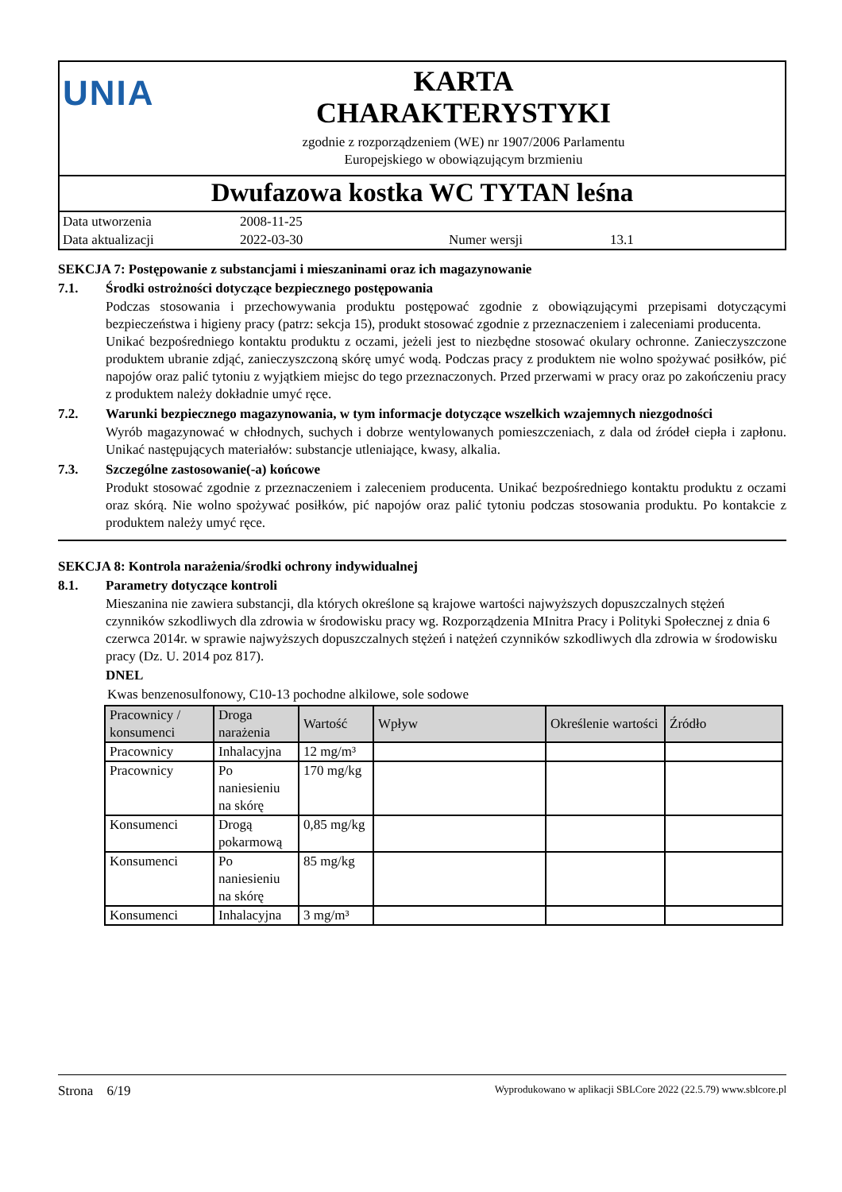UNIA
KARTA
CHARAKTERYSTYKI
zgodnie z rozporządzeniem (WE) nr 1907/2006 Parlamentu
Europejskiego w obowiązującym brzmieniu
Dwufazowa kostka WC TYTAN leśna
| Data utworzenia | 2008-11-25 | | |
| Data aktualizacji | 2022-03-30 | Numer wersji | 13.1 |
SEKCJA 7: Postępowanie z substancjami i mieszaninami oraz ich magazynowanie
7.1. Środki ostrożności dotyczące bezpiecznego postępowania
Podczas stosowania i przechowywania produktu postępować zgodnie z obowiązującymi przepisami dotyczącymi bezpieczeństwa i higieny pracy (patrz: sekcja 15), produkt stosować zgodnie z przeznaczeniem i zaleceniami producenta.
Unikać bezpośredniego kontaktu produktu z oczami, jeżeli jest to niezbędne stosować okulary ochronne. Zanieczyszczone produktem ubranie zdjąć, zanieczyszczoną skórę umyć wodą. Podczas pracy z produktem nie wolno spożywać posiłków, pić napojów oraz palić tytoniu z wyjątkiem miejsc do tego przeznaczonych. Przed przerwami w pracy oraz po zakończeniu pracy z produktem należy dokładnie umyć ręce.
7.2. Warunki bezpiecznego magazynowania, w tym informacje dotyczące wszelkich wzajemnych niezgodności
Wyrób magazynować w chłodnych, suchych i dobrze wentylowanych pomieszczeniach, z dala od źródeł ciepła i zapłonu. Unikać następujących materiałów: substancje utleniające, kwasy, alkalia.
7.3. Szczególne zastosowanie(-a) końcowe
Produkt stosować zgodnie z przeznaczeniem i zaleceniem producenta. Unikać bezpośredniego kontaktu produktu z oczami oraz skórą. Nie wolno spożywać posiłków, pić napojów oraz palić tytoniu podczas stosowania produktu. Po kontakcie z produktem należy umyć ręce.
SEKCJA 8: Kontrola narażenia/środki ochrony indywidualnej
8.1. Parametry dotyczące kontroli
Mieszanina nie zawiera substancji, dla których określone są krajowe wartości najwyższych dopuszczalnych stężeń czynników szkodliwych dla zdrowia w środowisku pracy wg. Rozporządzenia MInitra Pracy i Polityki Społecznej z dnia 6 czerwca 2014r. w sprawie najwyższych dopuszczalnych stężeń i natężeń czynników szkodliwych dla zdrowia w środowisku pracy (Dz. U. 2014 poz 817).
DNEL
Kwas benzenosulfonowy, C10-13 pochodne alkilowe, sole sodowe
| Pracownicy / konsumenci | Droga narażenia | Wartość | Wpływ | Określenie wartości | Źródło |
| --- | --- | --- | --- | --- | --- |
| Pracownicy | Inhalacyjna | 12 mg/m³ | | | |
| Pracownicy | Po naniesieniu na skórę | 170 mg/kg | | | |
| Konsumenci | Drogą pokarmową | 0,85 mg/kg | | | |
| Konsumenci | Po naniesieniu na skórę | 85 mg/kg | | | |
| Konsumenci | Inhalacyjna | 3 mg/m³ | | | |
Strona 6/19 Wyprodukowano w aplikacji SBLCore 2022 (22.5.79) www.sblcore.pl